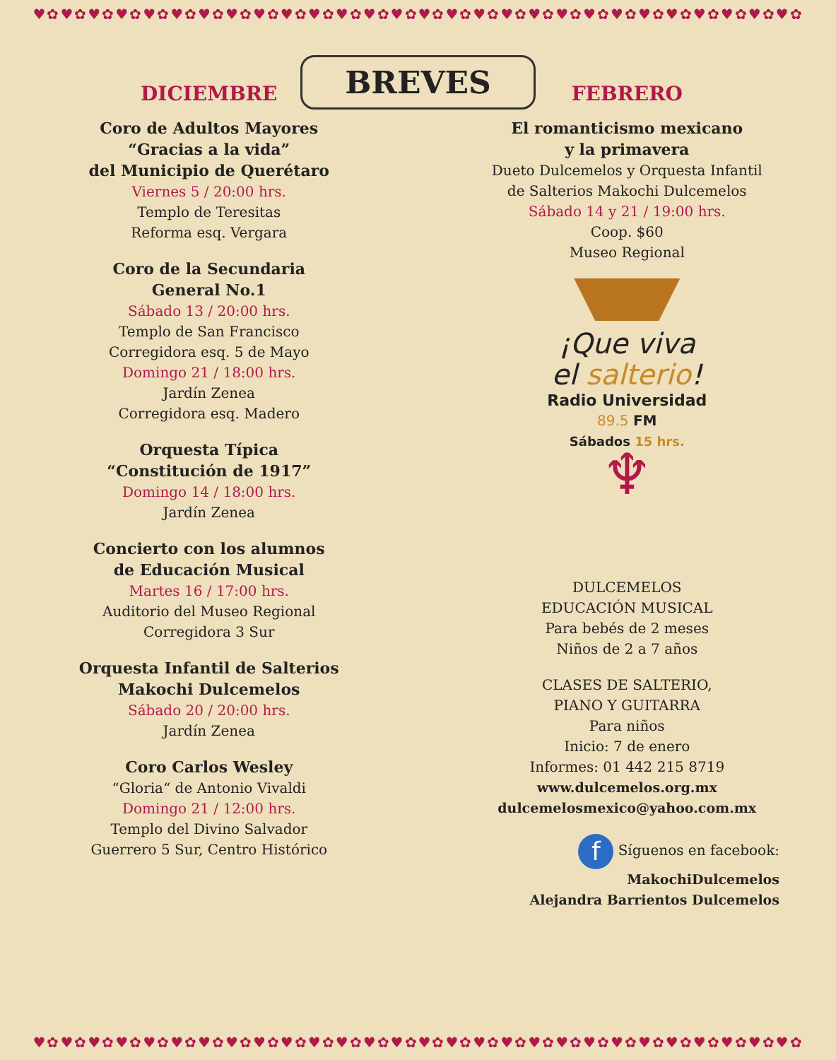♥✿♥✿♥✿♥✿♥✿♥✿♥✿♥✿♥✿♥✿♥✿♥✿♥✿♥✿♥✿♥✿♥✿♥✿♥✿♥✿♥✿♥✿♥✿♥✿♥✿♥✿♥✿♥✿
BREVES
DICIEMBRE
Coro de Adultos Mayores
“Gracias a la vida”
del Municipio de Querétaro
Viernes 5 / 20:00 hrs.
Templo de Teresitas
Reforma esq. Vergara
Coro de la Secundaria
General No.1
Sábado 13 / 20:00 hrs.
Templo de San Francisco
Corregidora esq. 5 de Mayo
Domingo 21 / 18:00 hrs.
Jardín Zenea
Corregidora esq. Madero
Orquesta Típica
“Constitución de 1917”
Domingo 14 / 18:00 hrs.
Jardín Zenea
Concierto con los alumnos
de Educación Musical
Martes 16 / 17:00 hrs.
Auditorio del Museo Regional
Corregidora 3 Sur
Orquesta Infantil de Salterios
Makochi Dulcemelos
Sábado 20 / 20:00 hrs.
Jardín Zenea
Coro Carlos Wesley
“Gloria“ de Antonio Vivaldi
Domingo 21 / 12:00 hrs.
Templo del Divino Salvador
Guerrero 5 Sur, Centro Histórico
FEBRERO
El romanticismo mexicano
y la primavera
Dueto Dulcemelos y Orquesta Infantil
de Salterios Makochi Dulcemelos
Sábado 14 y 21 / 19:00 hrs.
Coop. $60
Museo Regional
¡Que viva
el salterio!
Radio Universidad
89.5 FM
Sábados 15 hrs.
♆
DULCEMELOS
EDUCACIÓN MUSICAL
Para bebés de 2 meses
Niños de 2 a 7 años
CLASES DE SALTERIO,
PIANO Y GUITARRA
Para niños
Inicio: 7 de enero
Informes: 01 442 215 8719
www.dulcemelos.org.mx
dulcemelosmexico@yahoo.com.mx
f Síguenos en facebook:
MakochiDulcemelos
Alejandra Barrientos Dulcemelos
♥✿♥✿♥✿♥✿♥✿♥✿♥✿♥✿♥✿♥✿♥✿♥✿♥✿♥✿♥✿♥✿♥✿♥✿♥✿♥✿♥✿♥✿♥✿♥✿♥✿♥✿♥✿♥✿